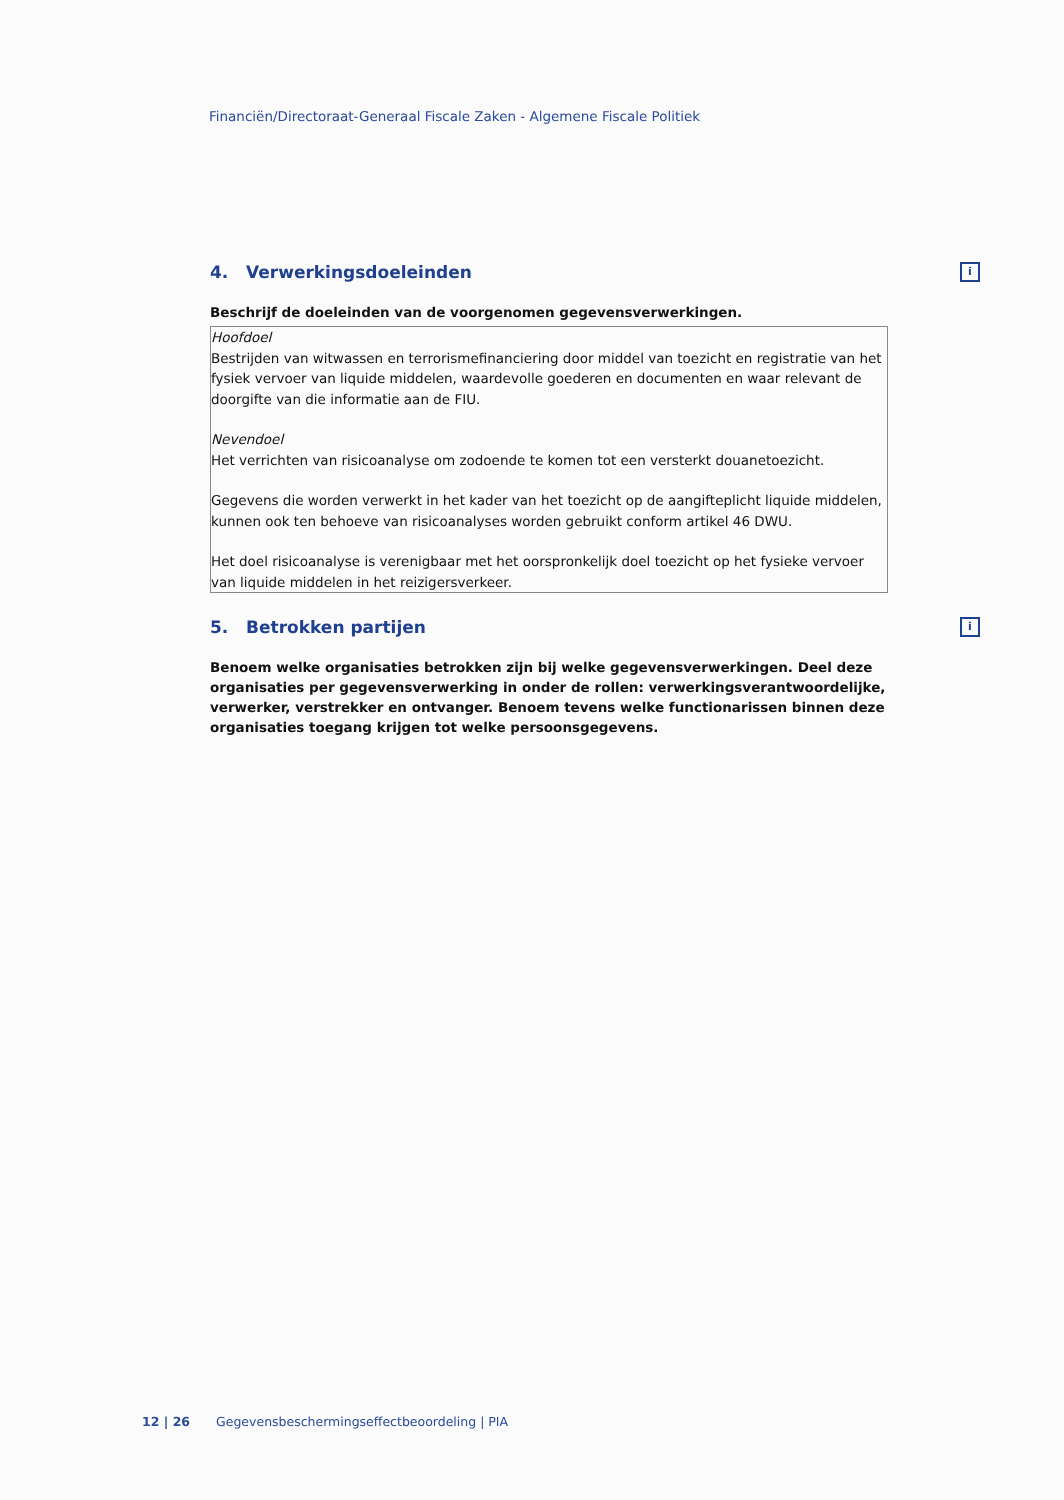Financiën/Directoraat-Generaal Fiscale Zaken - Algemene Fiscale Politiek
4. Verwerkingsdoeleinden i
Beschrijf de doeleinden van de voorgenomen gegevensverwerkingen.
Hoofdoel
Bestrijden van witwassen en terrorismefinanciering door middel van toezicht en registratie van het fysiek vervoer van liquide middelen, waardevolle goederen en documenten en waar relevant de doorgifte van die informatie aan de FIU.
Nevendoel
Het verrichten van risicoanalyse om zodoende te komen tot een versterkt douanetoezicht.
Gegevens die worden verwerkt in het kader van het toezicht op de aangifteplicht liquide middelen, kunnen ook ten behoeve van risicoanalyses worden gebruikt conform artikel 46 DWU.
Het doel risicoanalyse is verenigbaar met het oorspronkelijk doel toezicht op het fysieke vervoer van liquide middelen in het reizigersverkeer.
5. Betrokken partijen i
Benoem welke organisaties betrokken zijn bij welke gegevensverwerkingen. Deel deze organisaties per gegevensverwerking in onder de rollen: verwerkingsverantwoordelijke, verwerker, verstrekker en ontvanger. Benoem tevens welke functionarissen binnen deze organisaties toegang krijgen tot welke persoonsgegevens.
12 | 26 Gegevensbeschermingseffectbeoordeling | PIA